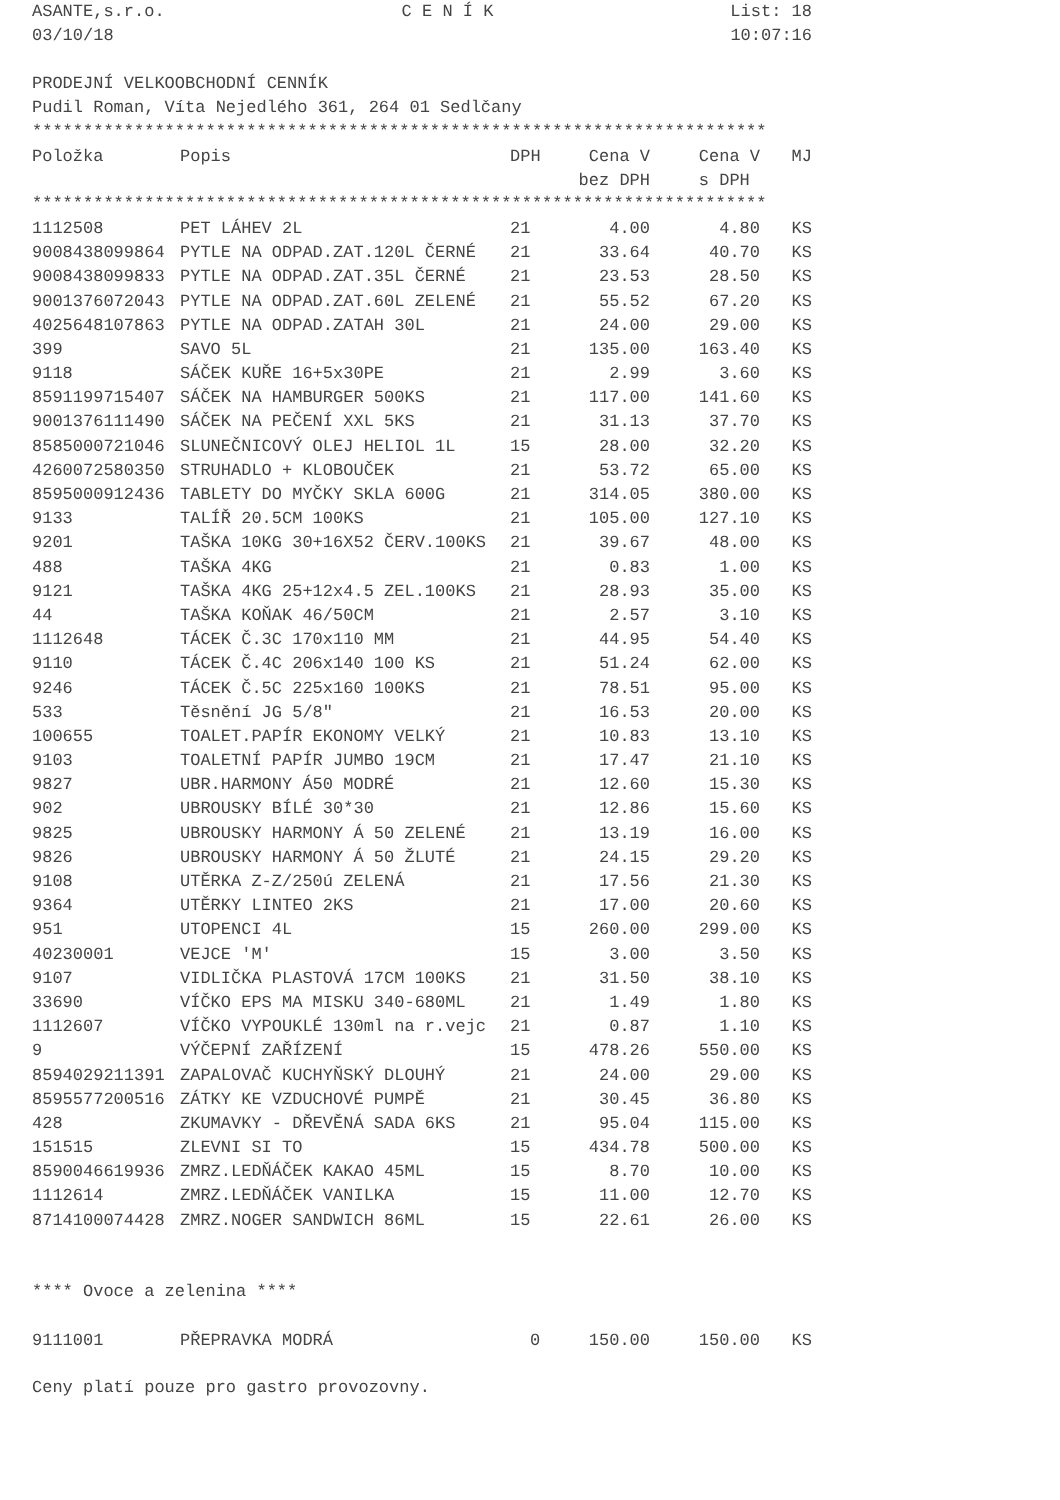ASANTE,s.r.o. C E N Í K List: 18
03/10/18 10:07:16
PRODEJNÍ VELKOOBCHODNÍ CENNÍK
Pudil Roman, Víta Nejedlého 361, 264 01 Sedlčany
************************************************************************
| Položka | Popis | DPH | Cena V | Cena V | MJ |
| --- | --- | --- | --- | --- | --- |
| | | | bez DPH | s DPH | |
************************************************************************
| 1112508 | PET LÁHEV 2L | 21 | 4.00 | 4.80 | KS |
| 9008438099864 | PYTLE NA ODPAD.ZAT.120L ČERNÉ | 21 | 33.64 | 40.70 | KS |
| 9008438099833 | PYTLE NA ODPAD.ZAT.35L ČERNÉ | 21 | 23.53 | 28.50 | KS |
| 9001376072043 | PYTLE NA ODPAD.ZAT.60L ZELENÉ | 21 | 55.52 | 67.20 | KS |
| 4025648107863 | PYTLE NA ODPAD.ZATAH 30L | 21 | 24.00 | 29.00 | KS |
| 399 | SAVO 5L | 21 | 135.00 | 163.40 | KS |
| 9118 | SÁČEK KUŘE 16+5x30PE | 21 | 2.99 | 3.60 | KS |
| 8591199715407 | SÁČEK NA HAMBURGER 500KS | 21 | 117.00 | 141.60 | KS |
| 9001376111490 | SÁČEK NA PEČENÍ XXL 5KS | 21 | 31.13 | 37.70 | KS |
| 8585000721046 | SLUNEČNICOVÝ OLEJ HELIOL 1L | 15 | 28.00 | 32.20 | KS |
| 4260072580350 | STRUHADLO + KLOBOUČEK | 21 | 53.72 | 65.00 | KS |
| 8595000912436 | TABLETY DO MYČKY SKLA 600G | 21 | 314.05 | 380.00 | KS |
| 9133 | TALÍŘ 20.5CM 100KS | 21 | 105.00 | 127.10 | KS |
| 9201 | TAŠKA 10KG 30+16X52 ČERV.100KS | 21 | 39.67 | 48.00 | KS |
| 488 | TAŠKA 4KG | 21 | 0.83 | 1.00 | KS |
| 9121 | TAŠKA 4KG 25+12x4.5 ZEL.100KS | 21 | 28.93 | 35.00 | KS |
| 44 | TAŠKA KOŇAK 46/50CM | 21 | 2.57 | 3.10 | KS |
| 1112648 | TÁCEK Č.3C 170x110 MM | 21 | 44.95 | 54.40 | KS |
| 9110 | TÁCEK Č.4C 206x140 100 KS | 21 | 51.24 | 62.00 | KS |
| 9246 | TÁCEK Č.5C 225x160 100KS | 21 | 78.51 | 95.00 | KS |
| 533 | Těsnění JG 5/8" | 21 | 16.53 | 20.00 | KS |
| 100655 | TOALET.PAPÍR EKONOMY VELKÝ | 21 | 10.83 | 13.10 | KS |
| 9103 | TOALETNÍ PAPÍR JUMBO 19CM | 21 | 17.47 | 21.10 | KS |
| 9827 | UBR.HARMONY Á50 MODRÉ | 21 | 12.60 | 15.30 | KS |
| 902 | UBROUSKY BÍLÉ 30*30 | 21 | 12.86 | 15.60 | KS |
| 9825 | UBROUSKY HARMONY Á 50 ZELENÉ | 21 | 13.19 | 16.00 | KS |
| 9826 | UBROUSKY HARMONY Á 50 ŽLUTÉ | 21 | 24.15 | 29.20 | KS |
| 9108 | UTĚRKA Z-Z/250ú ZELENÁ | 21 | 17.56 | 21.30 | KS |
| 9364 | UTĚRKY LINTEO 2KS | 21 | 17.00 | 20.60 | KS |
| 951 | UTOPENCI 4L | 15 | 260.00 | 299.00 | KS |
| 40230001 | VEJCE 'M' | 15 | 3.00 | 3.50 | KS |
| 9107 | VIDLIČKA PLASTOVÁ 17CM 100KS | 21 | 31.50 | 38.10 | KS |
| 33690 | VÍČKO EPS MA MISKU 340-680ML | 21 | 1.49 | 1.80 | KS |
| 1112607 | VÍČKO VYPOUKLÉ 130ml na r.vejc | 21 | 0.87 | 1.10 | KS |
| 9 | VÝČEPNÍ ZAŘÍZENÍ | 15 | 478.26 | 550.00 | KS |
| 8594029211391 | ZAPALOVAČ KUCHYŇSKÝ DLOUHÝ | 21 | 24.00 | 29.00 | KS |
| 8595577200516 | ZÁTKY KE VZDUCHOVÉ PUMPĚ | 21 | 30.45 | 36.80 | KS |
| 428 | ZKUMAVKY - DŘEVĚNÁ SADA 6KS | 21 | 95.04 | 115.00 | KS |
| 151515 | ZLEVNI SI TO | 15 | 434.78 | 500.00 | KS |
| 8590046619936 | ZMRZ.LEDŇÁČEK KAKAO 45ML | 15 | 8.70 | 10.00 | KS |
| 1112614 | ZMRZ.LEDŇÁČEK VANILKA | 15 | 11.00 | 12.70 | KS |
| 8714100074428 | ZMRZ.NOGER SANDWICH 86ML | 15 | 22.61 | 26.00 | KS |
**** Ovoce a zelenina ****
| 9111001 | PŘEPRAVKA MODRÁ | 0 | 150.00 | 150.00 | KS |
Ceny platí pouze pro gastro provozovny.